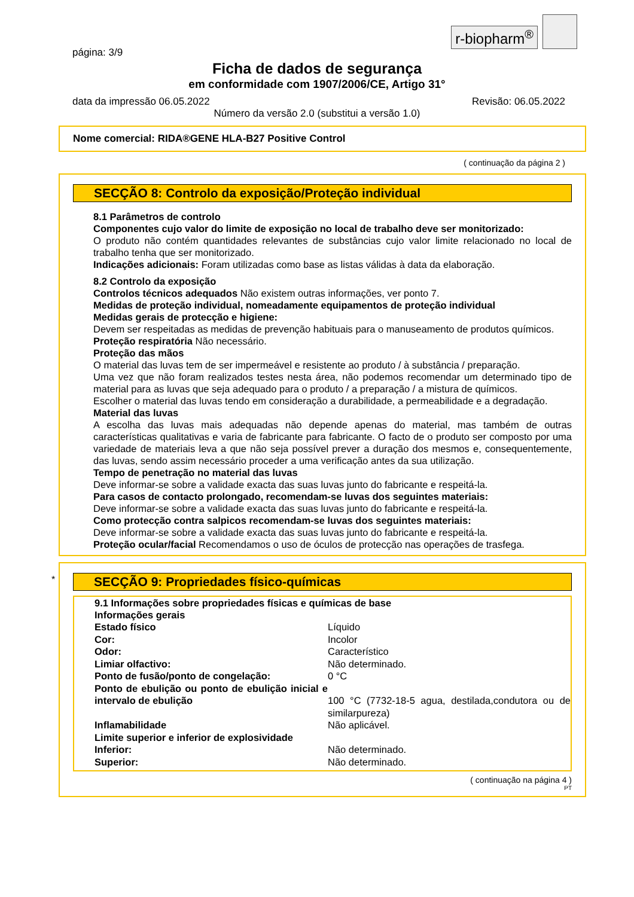r-biopharm<sup>®</sup>
página: 3/9
Ficha de dados de segurança
em conformidade com 1907/2006/CE, Artigo 31°
data da impressão 06.05.2022 Revisão: 06.05.2022
Número da versão 2.0 (substitui a versão 1.0)
Nome comercial: RIDA®GENE HLA-B27 Positive Control
( continuação da página 2 )
SECÇÃO 8: Controlo da exposição/Proteção individual
8.1 Parâmetros de controlo
Componentes cujo valor do limite de exposição no local de trabalho deve ser monitorizado:
O produto não contém quantidades relevantes de substâncias cujo valor limite relacionado no local de trabalho tenha que ser monitorizado.
Indicações adicionais: Foram utilizadas como base as listas válidas à data da elaboração.
8.2 Controlo da exposição
Controlos técnicos adequados Não existem outras informações, ver ponto 7.
Medidas de proteção individual, nomeadamente equipamentos de proteção individual
Medidas gerais de protecção e higiene:
Devem ser respeitadas as medidas de prevenção habituais para o manuseamento de produtos químicos.
Proteção respiratória Não necessário.
Proteção das mãos
O material das luvas tem de ser impermeável e resistente ao produto / à substância / preparação.
Uma vez que não foram realizados testes nesta área, não podemos recomendar um determinado tipo de material para as luvas que seja adequado para o produto / a preparação / a mistura de químicos.
Escolher o material das luvas tendo em consideração a durabilidade, a permeabilidade e a degradação.
Material das luvas
A escolha das luvas mais adequadas não depende apenas do material, mas também de outras características qualitativas e varia de fabricante para fabricante. O facto de o produto ser composto por uma variedade de materiais leva a que não seja possível prever a duração dos mesmos e, consequentemente, das luvas, sendo assim necessário proceder a uma verificação antes da sua utilização.
Tempo de penetração no material das luvas
Deve informar-se sobre a validade exacta das suas luvas junto do fabricante e respeitá-la.
Para casos de contacto prolongado, recomendam-se luvas dos seguintes materiais:
Deve informar-se sobre a validade exacta das suas luvas junto do fabricante e respeitá-la.
Como protecção contra salpicos recomendam-se luvas dos seguintes materiais:
Deve informar-se sobre a validade exacta das suas luvas junto do fabricante e respeitá-la.
Proteção ocular/facial Recomendamos o uso de óculos de protecção nas operações de trasfega.
*
SECÇÃO 9: Propriedades físico-químicas
9.1 Informações sobre propriedades físicas e químicas de base
Informações gerais
| Estado físico | Líquido |
| Cor: | Incolor |
| Odor: | Característico |
| Limiar olfactivo: | Não determinado. |
| Ponto de fusão/ponto de congelação: | 0 °C |
| Ponto de ebulição ou ponto de ebulição inicial e intervalo de ebulição | 100 °C (7732-18-5 agua, destilada,condutora ou de similarpureza) |
| Inflamabilidade | Não aplicável. |
| Limite superior e inferior de explosividade | |
| Inferior: | Não determinado. |
| Superior: | Não determinado. |
( continuação na página 4 )
PT